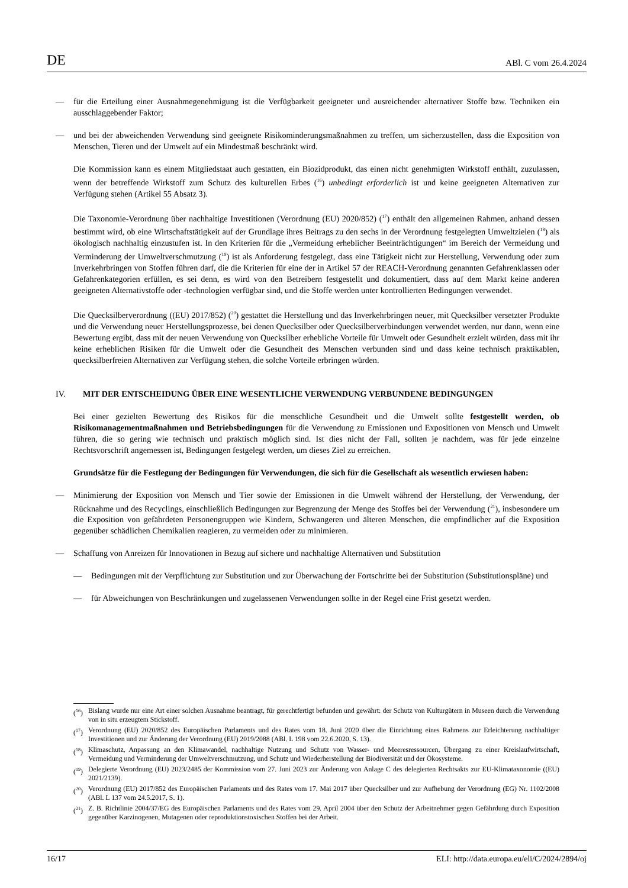DE ABl. C vom 26.4.2024
— für die Erteilung einer Ausnahmegenehmigung ist die Verfügbarkeit geeigneter und ausreichender alternativer Stoffe bzw. Techniken ein ausschlaggebender Faktor;
— und bei der abweichenden Verwendung sind geeignete Risikominderungsmaßnahmen zu treffen, um sicherzustellen, dass die Exposition von Menschen, Tieren und der Umwelt auf ein Mindestmaß beschränkt wird.
Die Kommission kann es einem Mitgliedstaat auch gestatten, ein Biozidprodukt, das einen nicht genehmigten Wirkstoff enthält, zuzulassen, wenn der betreffende Wirkstoff zum Schutz des kulturellen Erbes (<sup>16</sup>) unbedingt erforderlich ist und keine geeigneten Alternativen zur Verfügung stehen (Artikel 55 Absatz 3).
Die Taxonomie-Verordnung über nachhaltige Investitionen (Verordnung (EU) 2020/852) (<sup>17</sup>) enthält den allgemeinen Rahmen, anhand dessen bestimmt wird, ob eine Wirtschaftstätigkeit auf der Grundlage ihres Beitrags zu den sechs in der Verordnung festgelegten Umweltzielen (<sup>18</sup>) als ökologisch nachhaltig einzustufen ist. In den Kriterien für die „Vermeidung erheblicher Beeinträchtigungen“ im Bereich der Vermeidung und Verminderung der Umweltverschmutzung (<sup>19</sup>) ist als Anforderung festgelegt, dass eine Tätigkeit nicht zur Herstellung, Verwendung oder zum Inverkehrbringen von Stoffen führen darf, die die Kriterien für eine der in Artikel 57 der REACH-Verordnung genannten Gefahrenklassen oder Gefahrenkategorien erfüllen, es sei denn, es wird von den Betreibern festgestellt und dokumentiert, dass auf dem Markt keine anderen geeigneten Alternativstoffe oder -technologien verfügbar sind, und die Stoffe werden unter kontrollierten Bedingungen verwendet.
Die Quecksilberverordnung ((EU) 2017/852) (<sup>20</sup>) gestattet die Herstellung und das Inverkehrbringen neuer, mit Quecksilber versetzter Produkte und die Verwendung neuer Herstellungsprozesse, bei denen Quecksilber oder Quecksilberverbindungen verwendet werden, nur dann, wenn eine Bewertung ergibt, dass mit der neuen Verwendung von Quecksilber erhebliche Vorteile für Umwelt oder Gesundheit erzielt würden, dass mit ihr keine erheblichen Risiken für die Umwelt oder die Gesundheit des Menschen verbunden sind und dass keine technisch praktikablen, quecksilberfreien Alternativen zur Verfügung stehen, die solche Vorteile erbringen würden.
IV. MIT DER ENTSCHEIDUNG ÜBER EINE WESENTLICHE VERWENDUNG VERBUNDENE BEDINGUNGEN
Bei einer gezielten Bewertung des Risikos für die menschliche Gesundheit und die Umwelt sollte festgestellt werden, ob Risikomanagementmaßnahmen und Betriebsbedingungen für die Verwendung zu Emissionen und Expositionen von Mensch und Umwelt führen, die so gering wie technisch und praktisch möglich sind. Ist dies nicht der Fall, sollten je nachdem, was für jede einzelne Rechtsvorschrift angemessen ist, Bedingungen festgelegt werden, um dieses Ziel zu erreichen.
Grundsätze für die Festlegung der Bedingungen für Verwendungen, die sich für die Gesellschaft als wesentlich erwiesen haben:
— Minimierung der Exposition von Mensch und Tier sowie der Emissionen in die Umwelt während der Herstellung, der Verwendung, der Rücknahme und des Recyclings, einschließlich Bedingungen zur Begrenzung der Menge des Stoffes bei der Verwendung (<sup>21</sup>), insbesondere um die Exposition von gefährdeten Personengruppen wie Kindern, Schwangeren und älteren Menschen, die empfindlicher auf die Exposition gegenüber schädlichen Chemikalien reagieren, zu vermeiden oder zu minimieren.
— Schaffung von Anreizen für Innovationen in Bezug auf sichere und nachhaltige Alternativen und Substitution
— Bedingungen mit der Verpflichtung zur Substitution und zur Überwachung der Fortschritte bei der Substitution (Substitutionspläne) und
— für Abweichungen von Beschränkungen und zugelassenen Verwendungen sollte in der Regel eine Frist gesetzt werden.
(<sup>16</sup>) Bislang wurde nur eine Art einer solchen Ausnahme beantragt, für gerechtfertigt befunden und gewährt: der Schutz von Kulturgütern in Museen durch die Verwendung von in situ erzeugtem Stickstoff.
(<sup>17</sup>) Verordnung (EU) 2020/852 des Europäischen Parlaments und des Rates vom 18. Juni 2020 über die Einrichtung eines Rahmens zur Erleichterung nachhaltiger Investitionen und zur Änderung der Verordnung (EU) 2019/2088 (ABl. L 198 vom 22.6.2020, S. 13).
(<sup>18</sup>) Klimaschutz, Anpassung an den Klimawandel, nachhaltige Nutzung und Schutz von Wasser- und Meeresressourcen, Übergang zu einer Kreislaufwirtschaft, Vermeidung und Verminderung der Umweltverschmutzung, und Schutz und Wiederherstellung der Biodiversität und der Ökosysteme.
(<sup>19</sup>) Delegierte Verordnung (EU) 2023/2485 der Kommission vom 27. Juni 2023 zur Änderung von Anlage C des delegierten Rechtsakts zur EU-Klimataxonomie ((EU) 2021/2139).
(<sup>20</sup>) Verordnung (EU) 2017/852 des Europäischen Parlaments und des Rates vom 17. Mai 2017 über Quecksilber und zur Aufhebung der Verordnung (EG) Nr. 1102/2008 (ABl. L 137 vom 24.5.2017, S. 1).
(<sup>21</sup>) Z. B. Richtlinie 2004/37/EG des Europäischen Parlaments und des Rates vom 29. April 2004 über den Schutz der Arbeitnehmer gegen Gefährdung durch Exposition gegenüber Karzinogenen, Mutagenen oder reproduktionstoxischen Stoffen bei der Arbeit.
16/17 ELI: http://data.europa.eu/eli/C/2024/2894/oj